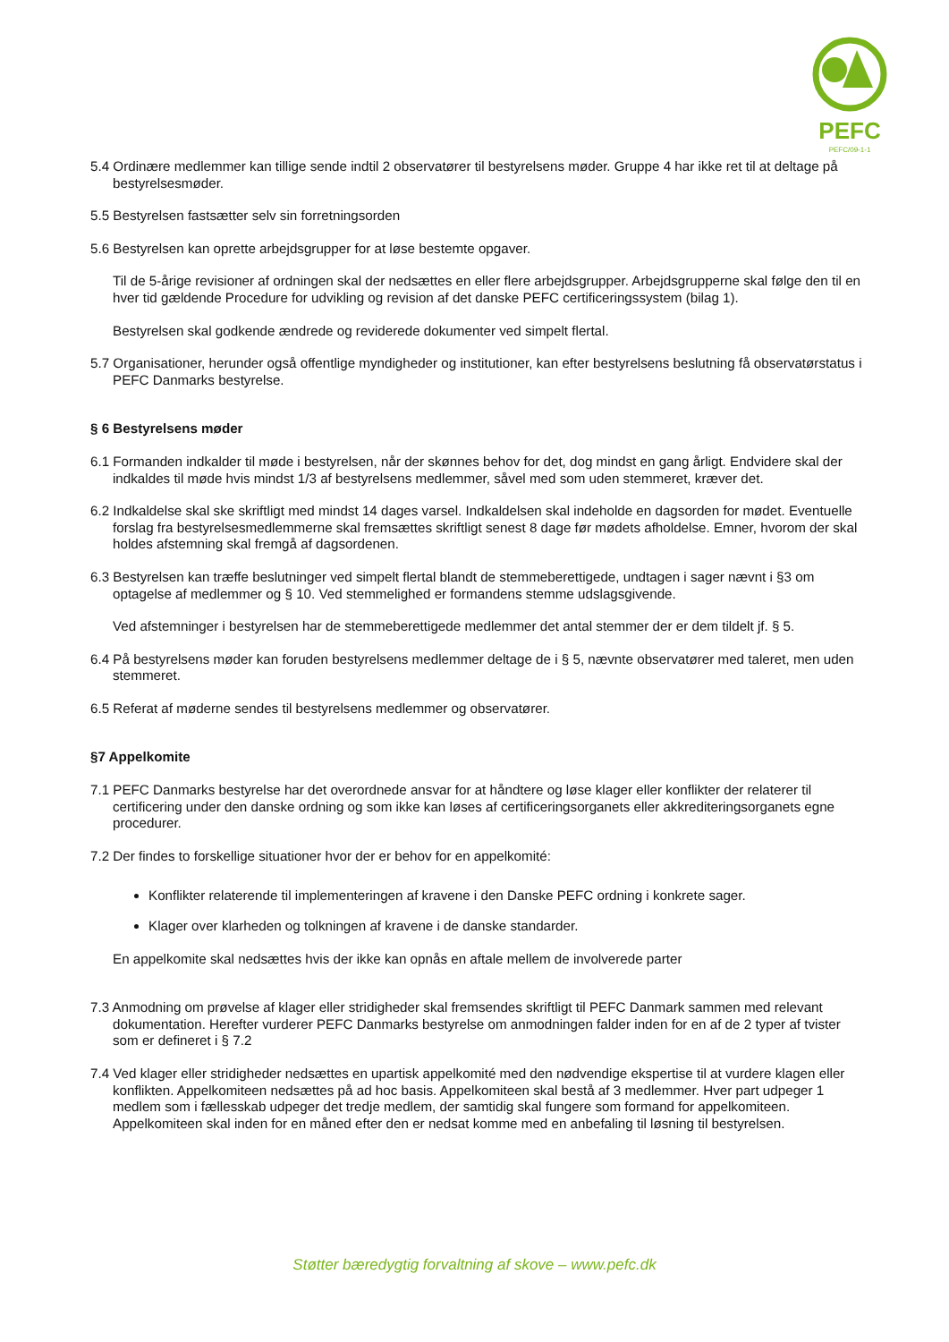PEFC
PEFC/09-1-1
5.4 Ordinære medlemmer kan tillige sende indtil 2 observatører til bestyrelsens møder. Gruppe 4 har ikke ret til at deltage på bestyrelsesmøder.
5.5 Bestyrelsen fastsætter selv sin forretningsorden
5.6 Bestyrelsen kan oprette arbejdsgrupper for at løse bestemte opgaver.
Til de 5-årige revisioner af ordningen skal der nedsættes en eller flere arbejdsgrupper. Arbejdsgrupperne skal følge den til en hver tid gældende Procedure for udvikling og revision af det danske PEFC certificeringssystem (bilag 1).
Bestyrelsen skal godkende ændrede og reviderede dokumenter ved simpelt flertal.
5.7 Organisationer, herunder også offentlige myndigheder og institutioner, kan efter bestyrelsens beslutning få observatørstatus i PEFC Danmarks bestyrelse.
§ 6 Bestyrelsens møder
6.1 Formanden indkalder til møde i bestyrelsen, når der skønnes behov for det, dog mindst en gang årligt. Endvidere skal der indkaldes til møde hvis mindst 1/3 af bestyrelsens medlemmer, såvel med som uden stemmeret, kræver det.
6.2 Indkaldelse skal ske skriftligt med mindst 14 dages varsel. Indkaldelsen skal indeholde en dagsorden for mødet. Eventuelle forslag fra bestyrelsesmedlemmerne skal fremsættes skriftligt senest 8 dage før mødets afholdelse. Emner, hvorom der skal holdes afstemning skal fremgå af dagsordenen.
6.3 Bestyrelsen kan træffe beslutninger ved simpelt flertal blandt de stemmeberettigede, undtagen i sager nævnt i §3 om optagelse af medlemmer og § 10. Ved stemmelighed er formandens stemme udslagsgivende.
Ved afstemninger i bestyrelsen har de stemmeberettigede medlemmer det antal stemmer der er dem tildelt jf. § 5.
6.4 På bestyrelsens møder kan foruden bestyrelsens medlemmer deltage de i § 5, nævnte observatører med taleret, men uden stemmeret.
6.5 Referat af møderne sendes til bestyrelsens medlemmer og observatører.
§7 Appelkomite
7.1 PEFC Danmarks bestyrelse har det overordnede ansvar for at håndtere og løse klager eller konflikter der relaterer til certificering under den danske ordning og som ikke kan løses af certificeringsorganets eller akkrediteringsorganets egne procedurer.
7.2 Der findes to forskellige situationer hvor der er behov for en appelkomité:
Konflikter relaterende til implementeringen af kravene i den Danske PEFC ordning i konkrete sager.
Klager over klarheden og tolkningen af kravene i de danske standarder.
En appelkomite skal nedsættes hvis der ikke kan opnås en aftale mellem de involverede parter
7.3 Anmodning om prøvelse af klager eller stridigheder skal fremsendes skriftligt til PEFC Danmark sammen med relevant dokumentation. Herefter vurderer PEFC Danmarks bestyrelse om anmodningen falder inden for en af de 2 typer af tvister som er defineret i § 7.2
7.4 Ved klager eller stridigheder nedsættes en upartisk appelkomité med den nødvendige ekspertise til at vurdere klagen eller konflikten. Appelkomiteen nedsættes på ad hoc basis. Appelkomiteen skal bestå af 3 medlemmer. Hver part udpeger 1 medlem som i fællesskab udpeger det tredje medlem, der samtidig skal fungere som formand for appelkomiteen. Appelkomiteen skal inden for en måned efter den er nedsat komme med en anbefaling til løsning til bestyrelsen.
Støtter bæredygtig forvaltning af skove – www.pefc.dk